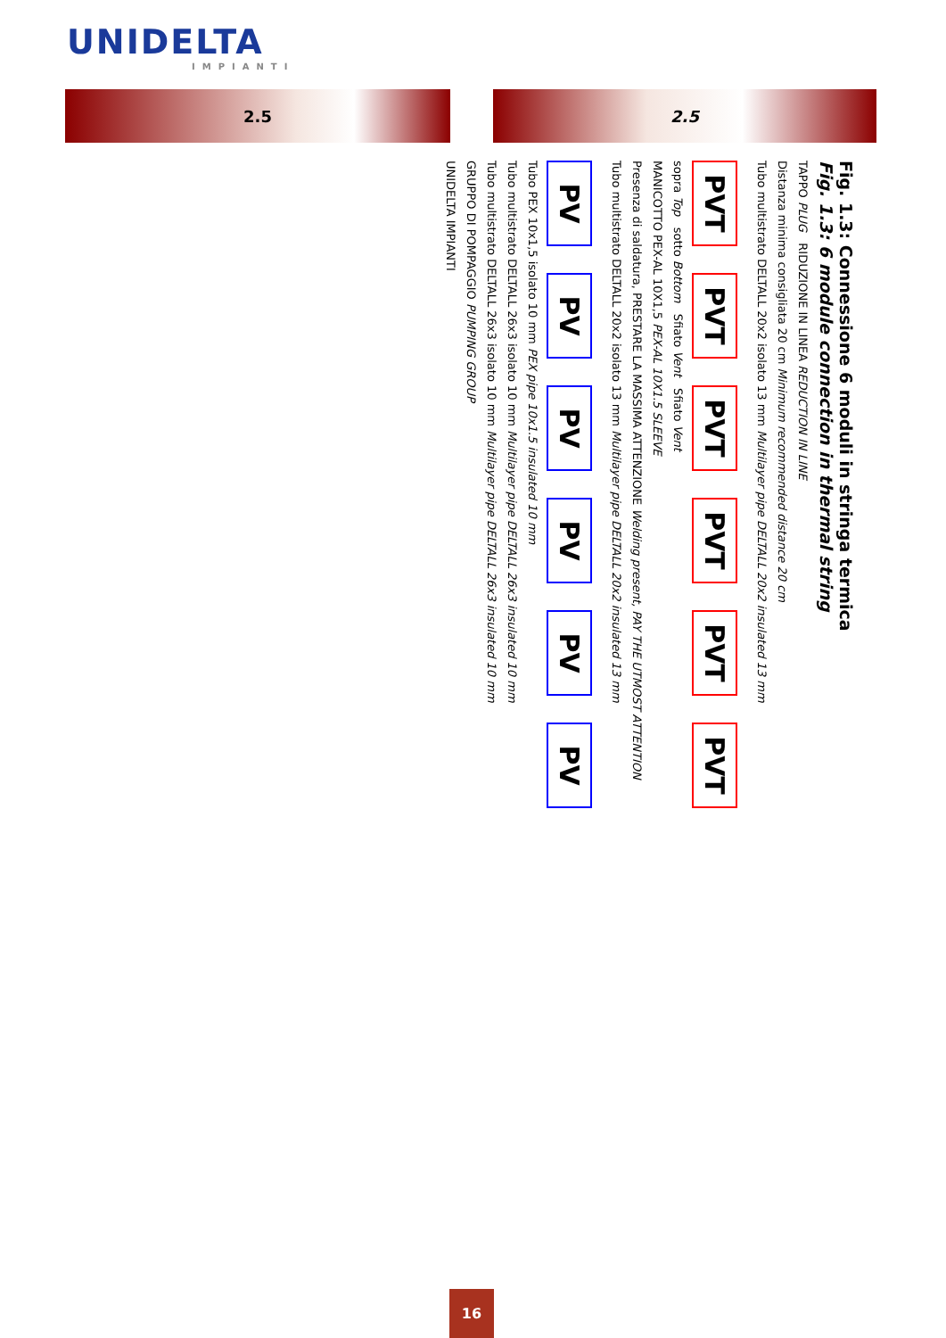UNIDELTA
IMPIANTI
2.5 2.5
Fig. 1.3: Connessione 6 moduli in stringa termica
Fig. 1.3: 6 module connection in thermal string
TAPPO PLUG RIDUZIONE IN LINEA REDUCTION IN LINE
Distanza minima consigliata 20 cm Minimum recommended distance 20 cm
Tubo multistrato DELTALL 20x2 isolato 13 mm Multilayer pipe DELTALL 20x2 insulated 13 mm
PVT
PVT
PVT
PVT
PVT
PVT
sopra Top sotto Bottom Sfiato Vent Sfiato Vent
MANICOTTO PEX-AL 10X1,5 PEX-AL 10X1.5 SLEEVE
Presenza di saldatura, PRESTARE LA MASSIMA ATTENZIONE Welding present, PAY THE UTMOST ATTENTION
Tubo multistrato DELTALL 20x2 isolato 13 mm Multilayer pipe DELTALL 20x2 insulated 13 mm
PV
PV
PV
PV
PV
PV
Tubo PEX 10x1,5 isolato 10 mm PEX pipe 10x1.5 insulated 10 mm
Tubo multistrato DELTALL 26x3 isolato 10 mm Multilayer pipe DELTALL 26x3 insulated 10 mm
Tubo multistrato DELTALL 26x3 isolato 10 mm Multilayer pipe DELTALL 26x3 insulated 10 mm
GRUPPO DI POMPAGGIO PUMPING GROUP
UNIDELTA IMPIANTI
16